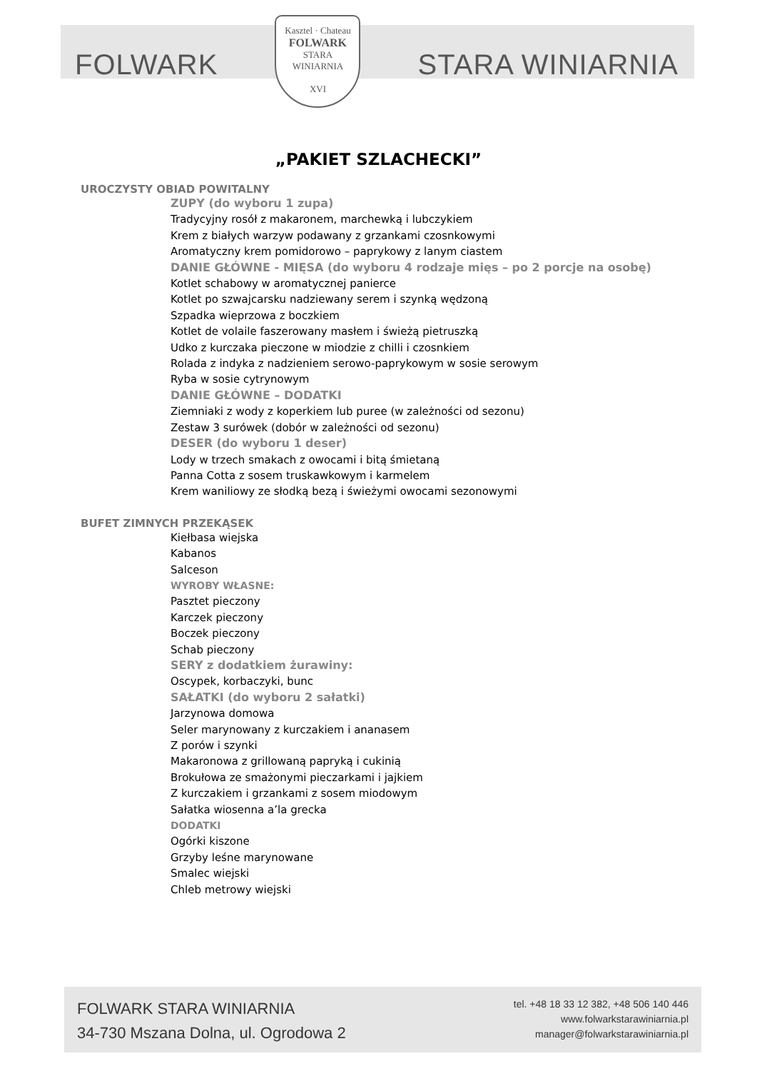FOLWARK
Kasztel · Chateau
FOLWARK
STARA
WINIARNIA
XVI
STARA WINIARNIA
„PAKIET SZLACHECKI”
UROCZYSTY OBIAD POWITALNY
ZUPY (do wyboru 1 zupa)
Tradycyjny rosół z makaronem, marchewką i lubczykiem
Krem z białych warzyw podawany z grzankami czosnkowymi
Aromatyczny krem pomidorowo – paprykowy z lanym ciastem
DANIE GŁÓWNE - MIĘSA (do wyboru 4 rodzaje mięs – po 2 porcje na osobę)
Kotlet schabowy w aromatycznej panierce
Kotlet po szwajcarsku nadziewany serem i szynką wędzoną
Szpadka wieprzowa z boczkiem
Kotlet de volaile faszerowany masłem i świeżą pietruszką
Udko z kurczaka pieczone w miodzie z chilli i czosnkiem
Rolada z indyka z nadzieniem serowo-paprykowym w sosie serowym
Ryba w sosie cytrynowym
DANIE GŁÓWNE – DODATKI
Ziemniaki z wody z koperkiem lub puree (w zależności od sezonu)
Zestaw 3 surówek (dobór w zależności od sezonu)
DESER (do wyboru 1 deser)
Lody w trzech smakach z owocami i bitą śmietaną
Panna Cotta z sosem truskawkowym i karmelem
Krem waniliowy ze słodką bezą i świeżymi owocami sezonowymi
BUFET ZIMNYCH PRZEKĄSEK
Kiełbasa wiejska
Kabanos
Salceson
WYROBY WŁASNE:
Pasztet pieczony
Karczek pieczony
Boczek pieczony
Schab pieczony
SERY z dodatkiem żurawiny:
Oscypek, korbaczyki, bunc
SAŁATKI (do wyboru 2 sałatki)
Jarzynowa domowa
Seler marynowany z kurczakiem i ananasem
Z porów i szynki
Makaronowa z grillowaną papryką i cukinią
Brokułowa ze smażonymi pieczarkami i jajkiem
Z kurczakiem i grzankami z sosem miodowym
Sałatka wiosenna a’la grecka
DODATKI
Ogórki kiszone
Grzyby leśne marynowane
Smalec wiejski
Chleb metrowy wiejski
FOLWARK STARA WINIARNIA
34-730 Mszana Dolna, ul. Ogrodowa 2
tel. +48 18 33 12 382, +48 506 140 446
www.folwarkstarawiniarnia.pl
manager@folwarkstarawiniarnia.pl